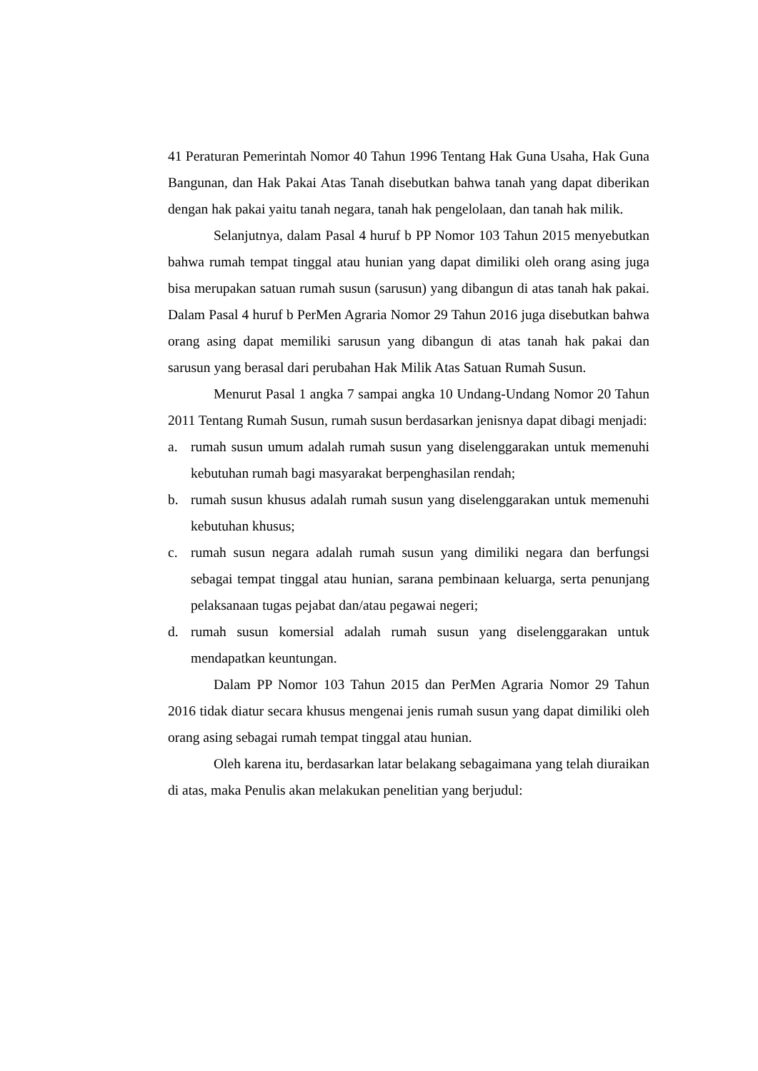41 Peraturan Pemerintah Nomor 40 Tahun 1996 Tentang Hak Guna Usaha, Hak Guna Bangunan, dan Hak Pakai Atas Tanah disebutkan bahwa tanah yang dapat diberikan dengan hak pakai yaitu tanah negara, tanah hak pengelolaan, dan tanah hak milik.
Selanjutnya, dalam Pasal 4 huruf b PP Nomor 103 Tahun 2015 menyebutkan bahwa rumah tempat tinggal atau hunian yang dapat dimiliki oleh orang asing juga bisa merupakan satuan rumah susun (sarusun) yang dibangun di atas tanah hak pakai. Dalam Pasal 4 huruf b PerMen Agraria Nomor 29 Tahun 2016 juga disebutkan bahwa orang asing dapat memiliki sarusun yang dibangun di atas tanah hak pakai dan sarusun yang berasal dari perubahan Hak Milik Atas Satuan Rumah Susun.
Menurut Pasal 1 angka 7 sampai angka 10 Undang-Undang Nomor 20 Tahun 2011 Tentang Rumah Susun, rumah susun berdasarkan jenisnya dapat dibagi menjadi:
a. rumah susun umum adalah rumah susun yang diselenggarakan untuk memenuhi kebutuhan rumah bagi masyarakat berpenghasilan rendah;
b. rumah susun khusus adalah rumah susun yang diselenggarakan untuk memenuhi kebutuhan khusus;
c. rumah susun negara adalah rumah susun yang dimiliki negara dan berfungsi sebagai tempat tinggal atau hunian, sarana pembinaan keluarga, serta penunjang pelaksanaan tugas pejabat dan/atau pegawai negeri;
d. rumah susun komersial adalah rumah susun yang diselenggarakan untuk mendapatkan keuntungan.
Dalam PP Nomor 103 Tahun 2015 dan PerMen Agraria Nomor 29 Tahun 2016 tidak diatur secara khusus mengenai jenis rumah susun yang dapat dimiliki oleh orang asing sebagai rumah tempat tinggal atau hunian.
Oleh karena itu, berdasarkan latar belakang sebagaimana yang telah diuraikan di atas, maka Penulis akan melakukan penelitian yang berjudul: